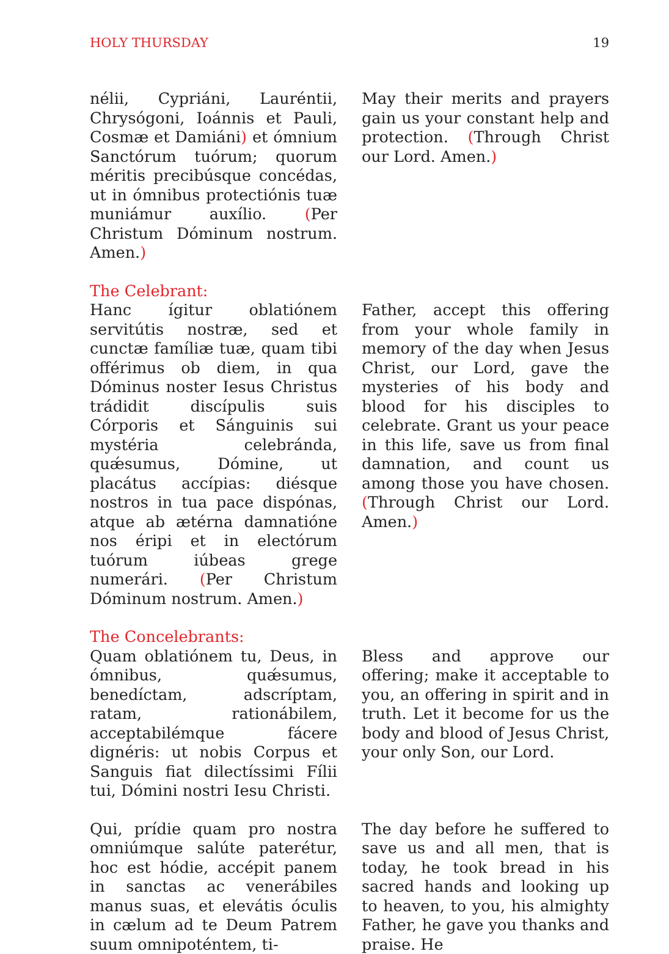HOLY THURSDAY 19
nélii, Cypriáni, Lauréntii, Chrysógoni, Ioánnis et Pauli, Cosmæ et Damiáni) et ómnium Sanctórum tuórum; quorum méritis precibúsque concédas, ut in ómnibus protectiónis tuæ muniámur auxílio. (Per Christum Dóminum nostrum. Amen.)
May their merits and prayers gain us your constant help and protection. (Through Christ our Lord. Amen.)
The Celebrant:
Hanc ígitur oblatiónem servitútis nostræ, sed et cunctæ famíliæ tuæ, quam tibi offérimus ob diem, in qua Dóminus noster Iesus Christus trádidit discípulis suis Córporis et Sánguinis sui mystéria celebránda, quǽsumus, Dómine, ut placátus accípias: diésque nostros in tua pace dispónas, atque ab ætérna damnatióne nos éripi et in electórum tuórum iúbeas grege numerári. (Per Christum Dóminum nostrum. Amen.)
Father, accept this offering from your whole family in memory of the day when Jesus Christ, our Lord, gave the mysteries of his body and blood for his disciples to celebrate. Grant us your peace in this life, save us from final damnation, and count us among those you have chosen. (Through Christ our Lord. Amen.)
The Concelebrants:
Quam oblatiónem tu, Deus, in ómnibus, quǽsumus, benedíctam, adscríptam, ratam, rationábilem, acceptabilémque fácere dignéris: ut nobis Corpus et Sanguis fiat dilectíssimi Fílii tui, Dómini nostri Iesu Christi.
Bless and approve our offering; make it acceptable to you, an offering in spirit and in truth. Let it become for us the body and blood of Jesus Christ, your only Son, our Lord.
Qui, prídie quam pro nostra omniúmque salúte paterétur, hoc est hódie, accépit panem in sanctas ac venerábiles manus suas, et elevátis óculis in cælum ad te Deum Patrem suum omnipoténtem, ti-
The day before he suffered to save us and all men, that is today, he took bread in his sacred hands and looking up to heaven, to you, his almighty Father, he gave you thanks and praise. He